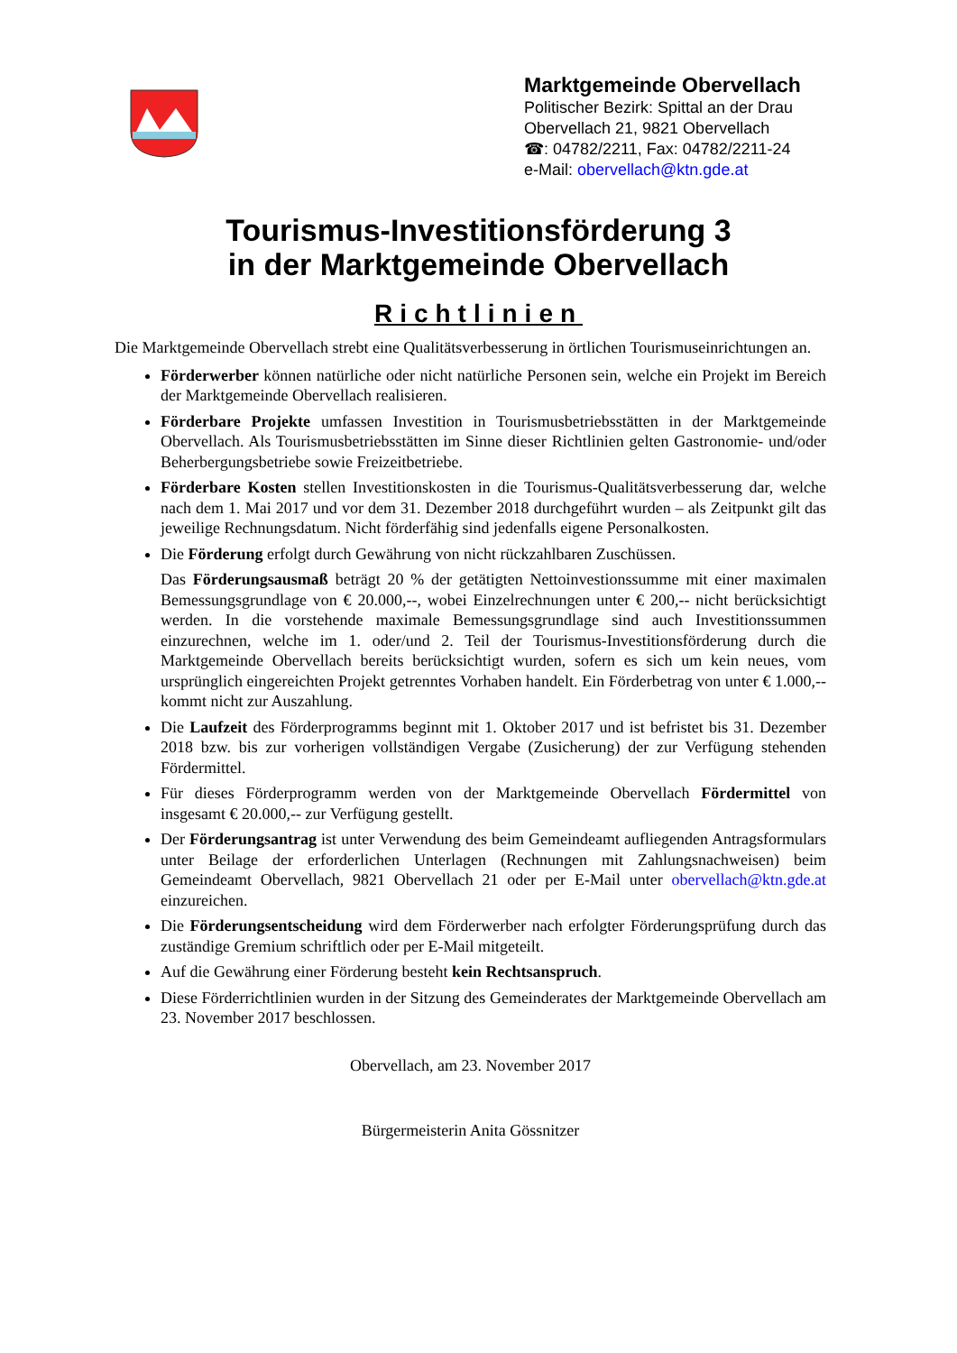Marktgemeinde Obervellach
Politischer Bezirk: Spittal an der Drau
Obervellach 21, 9821 Obervellach
☎: 04782/2211, Fax: 04782/2211-24
e-Mail: obervellach@ktn.gde.at
Tourismus-Investitionsförderung 3
in der Marktgemeinde Obervellach
Richtlinien
Die Marktgemeinde Obervellach strebt eine Qualitätsverbesserung in örtlichen Tourismuseinrichtungen an.
Förderwerber können natürliche oder nicht natürliche Personen sein, welche ein Projekt im Bereich der Marktgemeinde Obervellach realisieren.
Förderbare Projekte umfassen Investition in Tourismusbetriebsstätten in der Marktgemeinde Obervellach. Als Tourismusbetriebsstätten im Sinne dieser Richtlinien gelten Gastronomie- und/oder Beherbergungsbetriebe sowie Freizeitbetriebe.
Förderbare Kosten stellen Investitionskosten in die Tourismus-Qualitätsverbesserung dar, welche nach dem 1. Mai 2017 und vor dem 31. Dezember 2018 durchgeführt wurden – als Zeitpunkt gilt das jeweilige Rechnungsdatum. Nicht förderfähig sind jedenfalls eigene Personalkosten.
Die Förderung erfolgt durch Gewährung von nicht rückzahlbaren Zuschüssen.
Das Förderungsausmaß beträgt 20 % der getätigten Nettoinvestionssumme mit einer maximalen Bemessungsgrundlage von € 20.000,--, wobei Einzelrechnungen unter € 200,-- nicht berücksichtigt werden. In die vorstehende maximale Bemessungsgrundlage sind auch Investitionssummen einzurechnen, welche im 1. oder/und 2. Teil der Tourismus-Investitionsförderung durch die Marktgemeinde Obervellach bereits berücksichtigt wurden, sofern es sich um kein neues, vom ursprünglich eingereichten Projekt getrenntes Vorhaben handelt. Ein Förderbetrag von unter € 1.000,-- kommt nicht zur Auszahlung.
Die Laufzeit des Förderprogramms beginnt mit 1. Oktober 2017 und ist befristet bis 31. Dezember 2018 bzw. bis zur vorherigen vollständigen Vergabe (Zusicherung) der zur Verfügung stehenden Fördermittel.
Für dieses Förderprogramm werden von der Marktgemeinde Obervellach Fördermittel von insgesamt € 20.000,-- zur Verfügung gestellt.
Der Förderungsantrag ist unter Verwendung des beim Gemeindeamt aufliegenden Antragsformulars unter Beilage der erforderlichen Unterlagen (Rechnungen mit Zahlungsnachweisen) beim Gemeindeamt Obervellach, 9821 Obervellach 21 oder per E-Mail unter obervellach@ktn.gde.at einzureichen.
Die Förderungsentscheidung wird dem Förderwerber nach erfolgter Förderungsprüfung durch das zuständige Gremium schriftlich oder per E-Mail mitgeteilt.
Auf die Gewährung einer Förderung besteht kein Rechtsanspruch.
Diese Förderrichtlinien wurden in der Sitzung des Gemeinderates der Marktgemeinde Obervellach am 23. November 2017 beschlossen.
Obervellach, am 23. November 2017
Bürgermeisterin Anita Gössnitzer